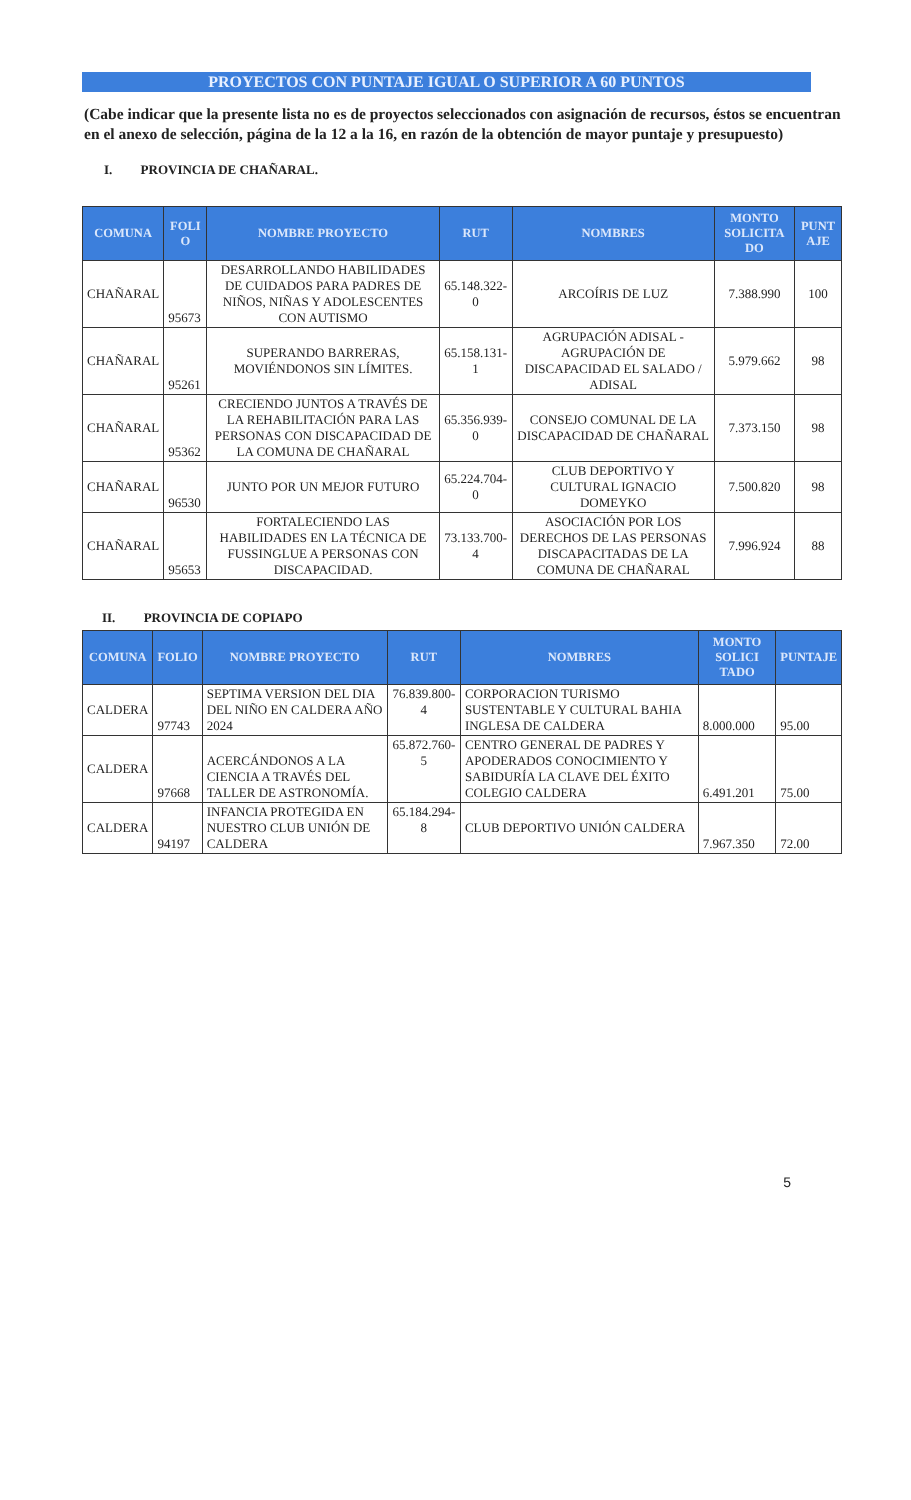PROYECTOS CON PUNTAJE IGUAL O SUPERIOR A 60 PUNTOS
(Cabe indicar que la presente lista no es de proyectos seleccionados con asignación de recursos, éstos se encuentran en el anexo de selección, página de la 12 a la 16, en razón de la obtención de mayor puntaje y presupuesto)
I. PROVINCIA DE CHAÑARAL.
| COMUNA | FOLI O | NOMBRE PROYECTO | RUT | NOMBRES | MONTO SOLICITA DO | PUNT AJE |
| --- | --- | --- | --- | --- | --- | --- |
| CHAÑARAL | 95673 | DESARROLLANDO HABILIDADES DE CUIDADOS PARA PADRES DE NIÑOS, NIÑAS Y ADOLESCENTES CON AUTISMO | 65.148.322-0 | ARCOÍRIS DE LUZ | 7.388.990 | 100 |
| CHAÑARAL | 95261 | SUPERANDO BARRERAS, MOVIÉNDONOS SIN LÍMITES. | 65.158.131-1 | AGRUPACIÓN ADISAL - AGRUPACIÓN DE DISCAPACIDAD EL SALADO / ADISAL | 5.979.662 | 98 |
| CHAÑARAL | 95362 | CRECIENDO JUNTOS A TRAVÉS DE LA REHABILITACIÓN PARA LAS PERSONAS CON DISCAPACIDAD DE LA COMUNA DE CHAÑARAL | 65.356.939-0 | CONSEJO COMUNAL DE LA DISCAPACIDAD DE CHAÑARAL | 7.373.150 | 98 |
| CHAÑARAL | 96530 | JUNTO POR UN MEJOR FUTURO | 65.224.704-0 | CLUB DEPORTIVO Y CULTURAL IGNACIO DOMEYKO | 7.500.820 | 98 |
| CHAÑARAL | 95653 | FORTALECIENDO LAS HABILIDADES EN LA TÉCNICA DE FUSSINGLUE A PERSONAS CON DISCAPACIDAD. | 73.133.700-4 | ASOCIACIÓN POR LOS DERECHOS DE LAS PERSONAS DISCAPACITADAS DE LA COMUNA DE CHAÑARAL | 7.996.924 | 88 |
II. PROVINCIA DE COPIAPO
| COMUNA | FOLIO | NOMBRE PROYECTO | RUT | NOMBRES | MONTO SOLICI TADO | PUNTAJE |
| --- | --- | --- | --- | --- | --- | --- |
| CALDERA | 97743 | SEPTIMA VERSION DEL DIA DEL NIÑO EN CALDERA AÑO 2024 | 76.839.800-4 | CORPORACION TURISMO SUSTENTABLE Y CULTURAL BAHIA INGLESA DE CALDERA | 8.000.000 | 95.00 |
| CALDERA | 97668 | ACERCÁNDONOS A LA CIENCIA A TRAVÉS DEL TALLER DE ASTRONOMÍA. | 65.872.760-5 | CENTRO GENERAL DE PADRES Y APODERADOS CONOCIMIENTO Y SABIDURÍA LA CLAVE DEL ÉXITO COLEGIO CALDERA | 6.491.201 | 75.00 |
| CALDERA | 94197 | INFANCIA PROTEGIDA EN NUESTRO CLUB UNIÓN DE CALDERA | 65.184.294-8 | CLUB DEPORTIVO UNIÓN CALDERA | 7.967.350 | 72.00 |
5